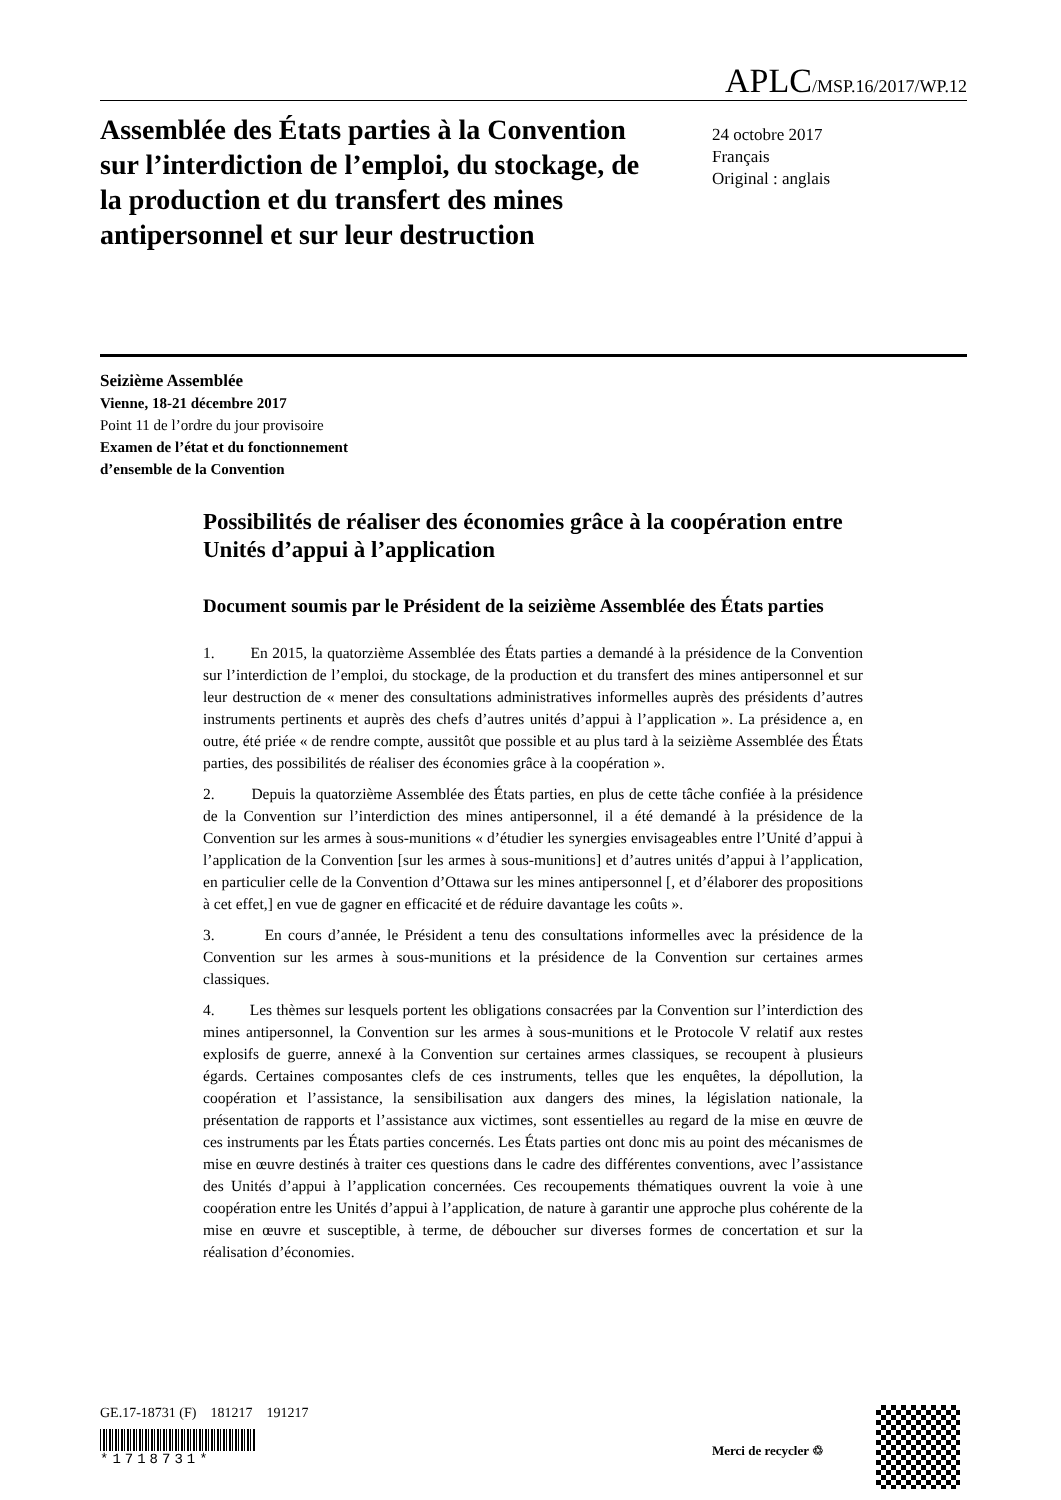APLC/MSP.16/2017/WP.12
Assemblée des États parties à la Convention sur l’interdiction de l’emploi, du stockage, de la production et du transfert des mines antipersonnel et sur leur destruction
24 octobre 2017
Français
Original : anglais
Seizième Assemblée
Vienne, 18-21 décembre 2017
Point 11 de l’ordre du jour provisoire
Examen de l’état et du fonctionnement
d’ensemble de la Convention
Possibilités de réaliser des économies grâce à la coopération entre Unités d’appui à l’application
Document soumis par le Président de la seizième Assemblée des États parties
1. En 2015, la quatorzième Assemblée des États parties a demandé à la présidence de la Convention sur l’interdiction de l’emploi, du stockage, de la production et du transfert des mines antipersonnel et sur leur destruction de « mener des consultations administratives informelles auprès des présidents d’autres instruments pertinents et auprès des chefs d’autres unités d’appui à l’application ». La présidence a, en outre, été priée « de rendre compte, aussitôt que possible et au plus tard à la seizième Assemblée des États parties, des possibilités de réaliser des économies grâce à la coopération ».
2. Depuis la quatorzième Assemblée des États parties, en plus de cette tâche confiée à la présidence de la Convention sur l’interdiction des mines antipersonnel, il a été demandé à la présidence de la Convention sur les armes à sous-munitions « d’étudier les synergies envisageables entre l’Unité d’appui à l’application de la Convention [sur les armes à sous-munitions] et d’autres unités d’appui à l’application, en particulier celle de la Convention d’Ottawa sur les mines antipersonnel [, et d’élaborer des propositions à cet effet,] en vue de gagner en efficacité et de réduire davantage les coûts ».
3. En cours d’année, le Président a tenu des consultations informelles avec la présidence de la Convention sur les armes à sous-munitions et la présidence de la Convention sur certaines armes classiques.
4. Les thèmes sur lesquels portent les obligations consacrées par la Convention sur l’interdiction des mines antipersonnel, la Convention sur les armes à sous-munitions et le Protocole V relatif aux restes explosifs de guerre, annexé à la Convention sur certaines armes classiques, se recoupent à plusieurs égards. Certaines composantes clefs de ces instruments, telles que les enquêtes, la dépollution, la coopération et l’assistance, la sensibilisation aux dangers des mines, la législation nationale, la présentation de rapports et l’assistance aux victimes, sont essentielles au regard de la mise en œuvre de ces instruments par les États parties concernés. Les États parties ont donc mis au point des mécanismes de mise en œuvre destinés à traiter ces questions dans le cadre des différentes conventions, avec l’assistance des Unités d’appui à l’application concernées. Ces recoupements thématiques ouvrent la voie à une coopération entre les Unités d’appui à l’application, de nature à garantir une approche plus cohérente de la mise en œuvre et susceptible, à terme, de déboucher sur diverses formes de concertation et sur la réalisation d’économies.
GE.17-18731 (F) 181217 191217
*1718731*
Merci de recycler ♲